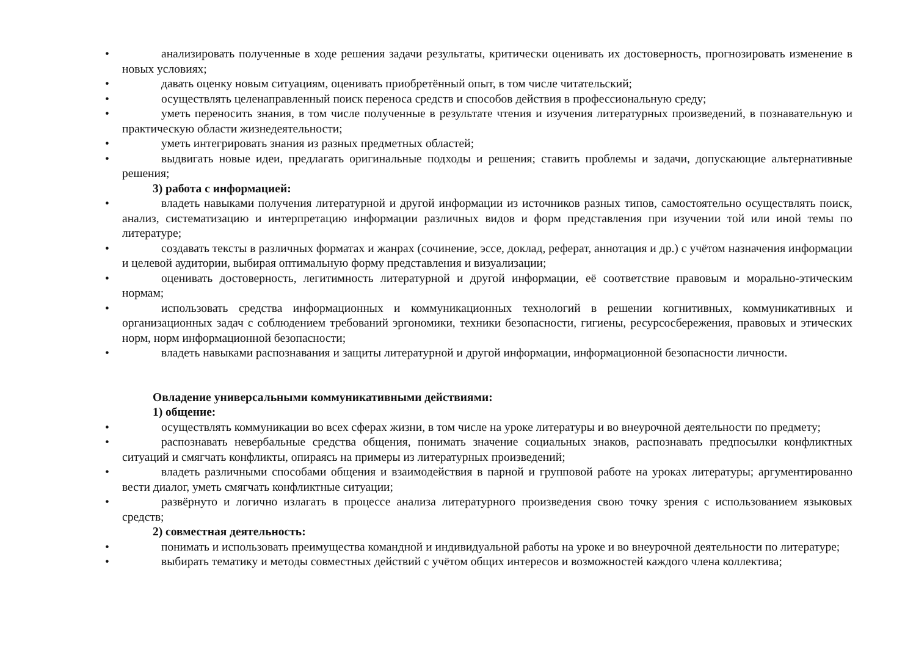•
анализировать полученные в ходе решения задачи результаты, критически оценивать их достоверность, прогнозировать изменение в новых условиях;
•
давать оценку новым ситуациям, оценивать приобретённый опыт, в том числе читательский;
•
осуществлять целенаправленный поиск переноса средств и способов действия в профессиональную среду;
•
уметь переносить знания, в том числе полученные в результате чтения и изучения литературных произведений, в познавательную и практическую области жизнедеятельности;
•
уметь интегрировать знания из разных предметных областей;
•
выдвигать новые идеи, предлагать оригинальные подходы и решения; ставить проблемы и задачи, допускающие альтернативные решения;
3) работа с информацией:
•
владеть навыками получения литературной и другой информации из источников разных типов, самостоятельно осуществлять поиск, анализ, систематизацию и интерпретацию информации различных видов и форм представления при изучении той или иной темы по литературе;
•
создавать тексты в различных форматах и жанрах (сочинение, эссе, доклад, реферат, аннотация и др.) с учётом назначения информации и целевой аудитории, выбирая оптимальную форму представления и визуализации;
•
оценивать достоверность, легитимность литературной и другой информации, её соответствие правовым и морально-этическим нормам;
•
использовать средства информационных и коммуникационных технологий в решении когнитивных, коммуникативных и организационных задач с соблюдением требований эргономики, техники безопасности, гигиены, ресурсосбережения, правовых и этических норм, норм информационной безопасности;
•
владеть навыками распознавания и защиты литературной и другой информации, информационной безопасности личности.
Овладение универсальными коммуникативными действиями:
1) общение:
•
осуществлять коммуникации во всех сферах жизни, в том числе на уроке литературы и во внеурочной деятельности по предмету;
•
распознавать невербальные средства общения, понимать значение социальных знаков, распознавать предпосылки конфликтных ситуаций и смягчать конфликты, опираясь на примеры из литературных произведений;
•
владеть различными способами общения и взаимодействия в парной и групповой работе на уроках литературы; аргументированно вести диалог, уметь смягчать конфликтные ситуации;
•
развёрнуто и логично излагать в процессе анализа литературного произведения свою точку зрения с использованием языковых средств;
2) совместная деятельность:
•
понимать и использовать преимущества командной и индивидуальной работы на уроке и во внеурочной деятельности по литературе;
•
выбирать тематику и методы совместных действий с учётом общих интересов и возможностей каждого члена коллектива;